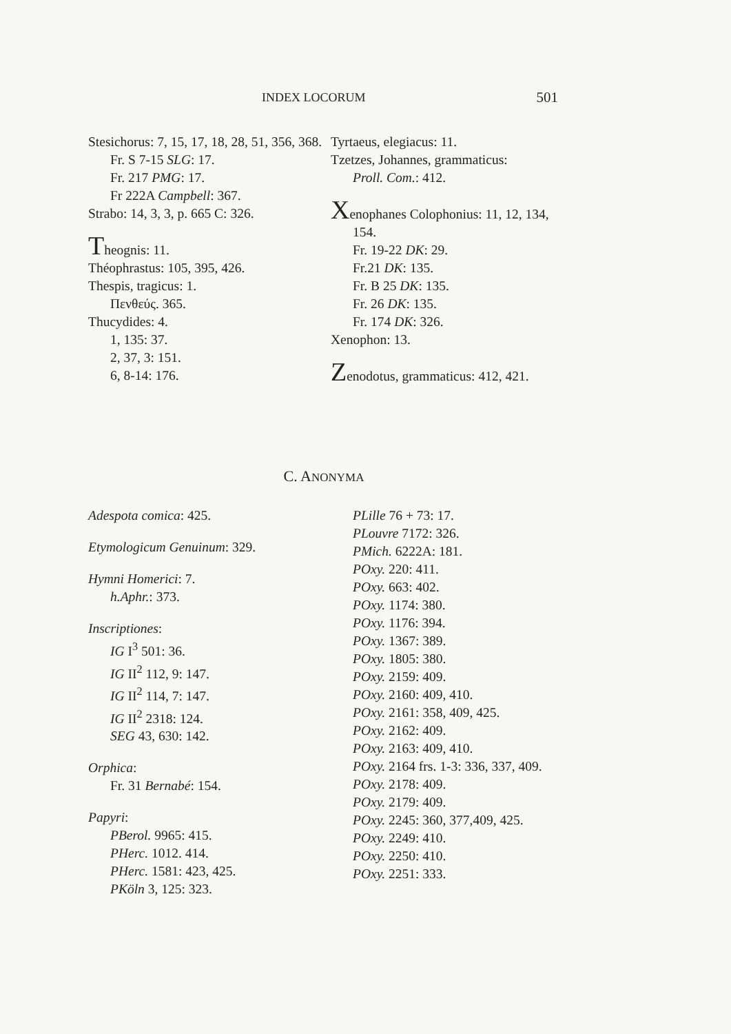INDEX LOCORUM 501
Stesichorus: 7, 15, 17, 18, 28, 51, 356, 368.
Fr. S 7-15 SLG: 17.
Fr. 217 PMG: 17.
Fr 222A Campbell: 367.
Strabo: 14, 3, 3, p. 665 C: 326.
Theognis: 11.
Théophrastus: 105, 395, 426.
Thespis, tragicus: 1.
Πενθεύς. 365.
Thucydides: 4.
1, 135: 37.
2, 37, 3: 151.
6, 8-14: 176.
Tyrtaeus, elegiacus: 11.
Tzetzes, Johannes, grammaticus:
Proll. Com.: 412.
Xenophanes Colophonius: 11, 12, 134, 154.
Fr. 19-22 DK: 29.
Fr.21 DK: 135.
Fr. B 25 DK: 135.
Fr. 26 DK: 135.
Fr. 174 DK: 326.
Xenophon: 13.
Zenodotus, grammaticus: 412, 421.
C. ANONYMA
Adespota comica: 425.
Etymologicum Genuinum: 329.
Hymni Homerici: 7.
h.Aphr.: 373.
Inscriptiones:
IG I<sup>3</sup> 501: 36.
IG II<sup>2</sup> 112, 9: 147.
IG II<sup>2</sup> 114, 7: 147.
IG II<sup>2</sup> 2318: 124.
SEG 43, 630: 142.
Orphica:
Fr. 31 Bernabé: 154.
Papyri:
PBerol. 9965: 415.
PHerc. 1012. 414.
PHerc. 1581: 423, 425.
PKöln 3, 125: 323.
PLille 76 + 73: 17.
PLouvre 7172: 326.
PMich. 6222A: 181.
POxy. 220: 411.
POxy. 663: 402.
POxy. 1174: 380.
POxy. 1176: 394.
POxy. 1367: 389.
POxy. 1805: 380.
POxy. 2159: 409.
POxy. 2160: 409, 410.
POxy. 2161: 358, 409, 425.
POxy. 2162: 409.
POxy. 2163: 409, 410.
POxy. 2164 frs. 1-3: 336, 337, 409.
POxy. 2178: 409.
POxy. 2179: 409.
POxy. 2245: 360, 377,409, 425.
POxy. 2249: 410.
POxy. 2250: 410.
POxy. 2251: 333.